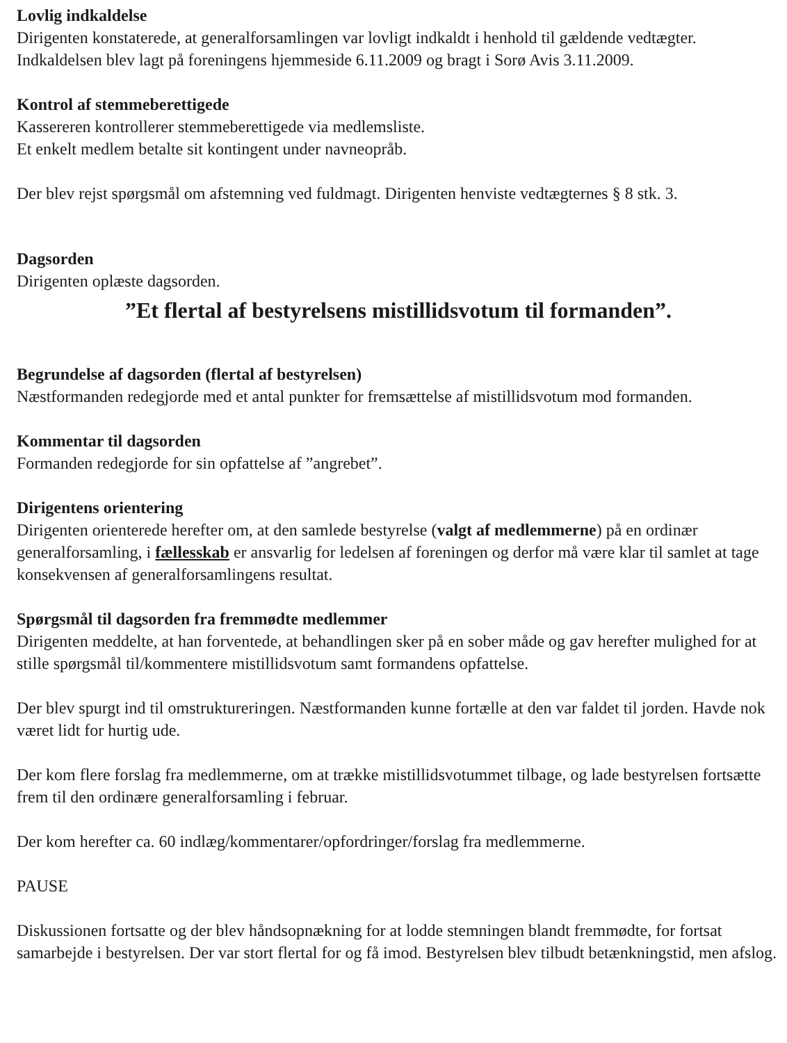Lovlig indkaldelse
Dirigenten konstaterede, at generalforsamlingen var lovligt indkaldt i henhold til gældende vedtægter. Indkaldelsen blev lagt på foreningens hjemmeside 6.11.2009 og bragt i Sorø Avis 3.11.2009.
Kontrol af stemmeberettigede
Kassereren kontrollerer stemmeberettigede via medlemsliste.
Et enkelt medlem betalte sit kontingent under navneopråb.
Der blev rejst spørgsmål om afstemning ved fuldmagt. Dirigenten henviste vedtægternes § 8 stk. 3.
Dagsorden
Dirigenten oplæste dagsorden.
”Et flertal af bestyrelsens mistillidsvotum til formanden”.
Begrundelse af dagsorden (flertal af bestyrelsen)
Næstformanden redegjorde med et antal punkter for fremsættelse af mistillidsvotum mod formanden.
Kommentar til dagsorden
Formanden redegjorde for sin opfattelse af ”angrebet”.
Dirigentens orientering
Dirigenten orienterede herefter om, at den samlede bestyrelse (valgt af medlemmerne) på en ordinær generalforsamling, i fællesskab er ansvarlig for ledelsen af foreningen og derfor må være klar til samlet at tage konsekvensen af generalforsamlingens resultat.
Spørgsmål til dagsorden fra fremmødte medlemmer
Dirigenten meddelte, at han forventede, at behandlingen sker på en sober måde og gav herefter mulighed for at stille spørgsmål til/kommentere mistillidsvotum samt formandens opfattelse.
Der blev spurgt ind til omstruktureringen. Næstformanden kunne fortælle at den var faldet til jorden. Havde nok været lidt for hurtig ude.
Der kom flere forslag fra medlemmerne, om at trække mistillidsvotummet tilbage, og lade bestyrelsen fortsætte frem til den ordinære generalforsamling i februar.
Der kom herefter ca. 60 indlæg/kommentarer/opfordringer/forslag fra medlemmerne.
PAUSE
Diskussionen fortsatte og der blev håndsopnækning for at lodde stemningen blandt fremmødte, for fortsat samarbejde i bestyrelsen. Der var stort flertal for og få imod. Bestyrelsen blev tilbudt betænkningstid, men afslog.